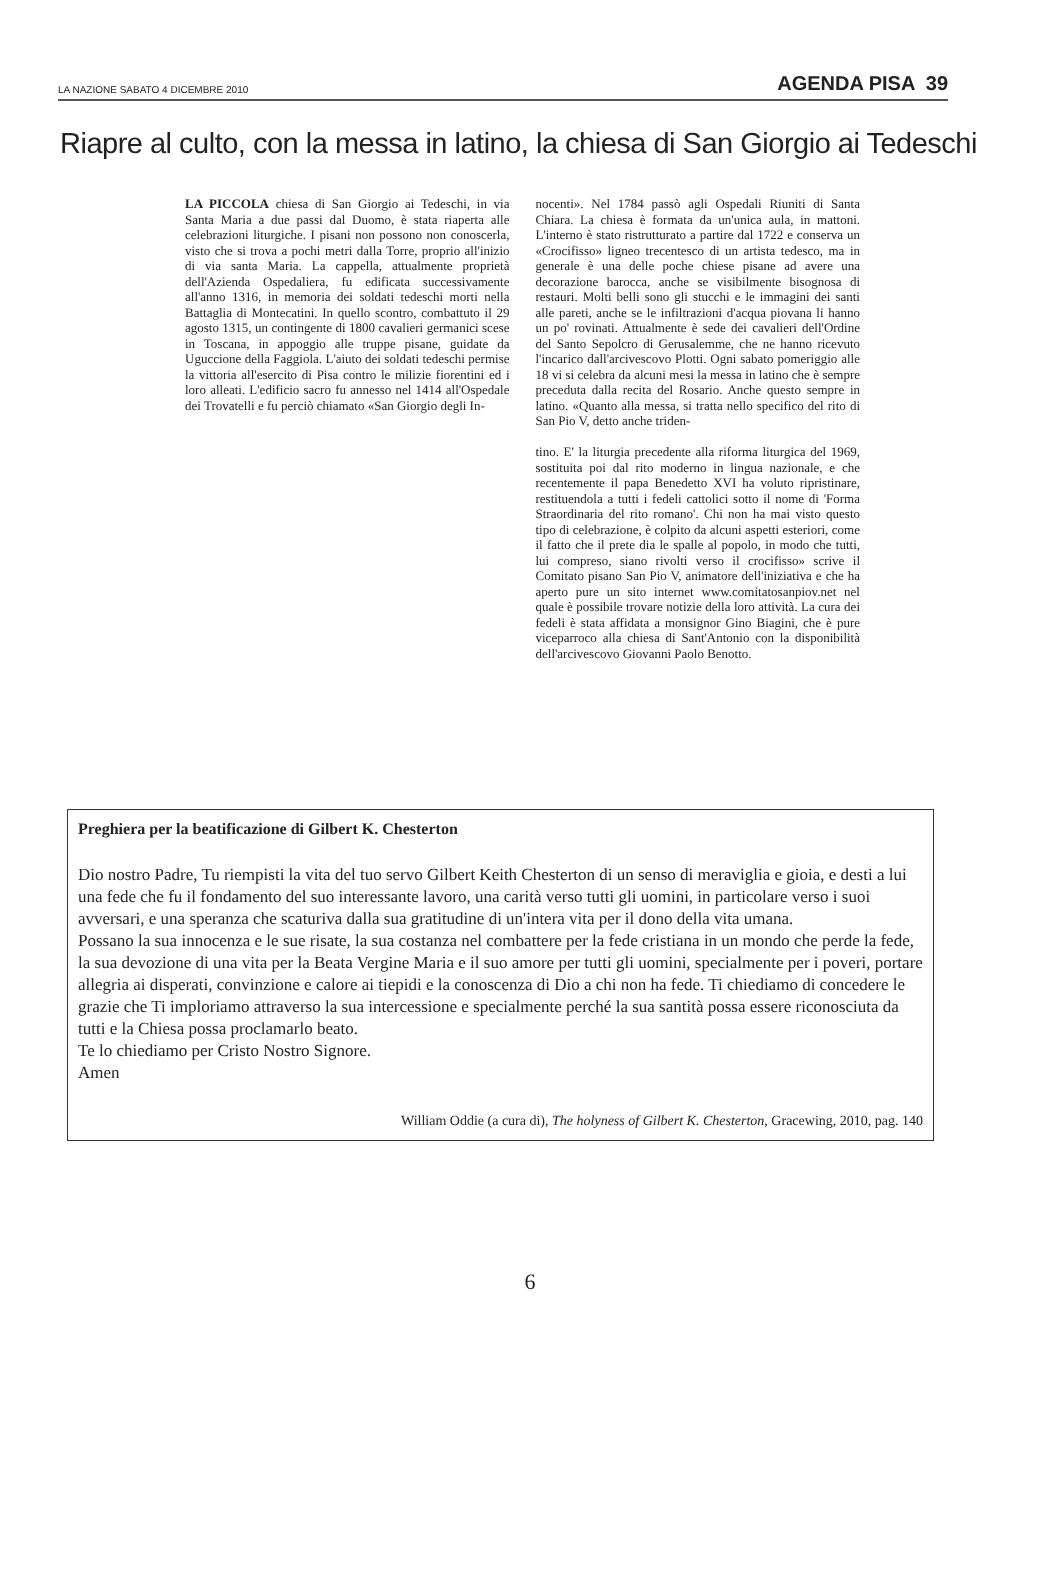LA NAZIONE SABATO 4 DICEMBRE 2010 AGENDA PISA 39
Riapre al culto, con la messa in latino, la chiesa di San Giorgio ai Tedeschi
LA PICCOLA chiesa di San Giorgio ai Tedeschi, in via Santa Maria a due passi dal Duomo, è stata riaperta alle celebrazioni liturgiche. I pisani non possono non conoscerla, visto che si trova a pochi metri dalla Torre, proprio all'inizio di via santa Maria. La cappella, attualmente proprietà dell'Azienda Ospedaliera, fu edificata successivamente all'anno 1316, in memoria dei soldati tedeschi morti nella Battaglia di Montecatini. In quello scontro, combattuto il 29 agosto 1315, un contingente di 1800 cavalieri germanici scese in Toscana, in appoggio alle truppe pisane, guidate da Uguccione della Faggiola. L'aiuto dei soldati tedeschi permise la vittoria all'esercito di Pisa contro le milizie fiorentini ed i loro alleati. L'edificio sacro fu annesso nel 1414 all'Ospedale dei Trovatelli e fu perciò chiamato «San Giorgio degli In-
nocenti». Nel 1784 passò agli Ospedali Riuniti di Santa Chiara. La chiesa è formata da un'unica aula, in mattoni. L'interno è stato ristrutturato a partire dal 1722 e conserva un «Crocifisso» ligneo trecentesco di un artista tedesco, ma in generale è una delle poche chiese pisane ad avere una decorazione barocca, anche se visibilmente bisognosa di restauri. Molti belli sono gli stucchi e le immagini dei santi alle pareti, anche se le infiltrazioni d'acqua piovana li hanno un po' rovinati. Attualmente è sede dei cavalieri dell'Ordine del Santo Sepolcro di Gerusalemme, che ne hanno ricevuto l'incarico dall'arcivescovo Plotti. Ogni sabato pomeriggio alle 18 vi si celebra da alcuni mesi la messa in latino che è sempre preceduta dalla recita del Rosario. Anche questo sempre in latino. «Quanto alla messa, si tratta nello specifico del rito di San Pio V, detto anche triden-
tino. E' la liturgia precedente alla riforma liturgica del 1969, sostituita poi dal rito moderno in lingua nazionale, e che recentemente il papa Benedetto XVI ha voluto ripristinare, restituendola a tutti i fedeli cattolici sotto il nome di 'Forma Straordinaria del rito romano'. Chi non ha mai visto questo tipo di celebrazione, è colpito da alcuni aspetti esteriori, come il fatto che il prete dia le spalle al popolo, in modo che tutti, lui compreso, siano rivolti verso il crocifisso» scrive il Comitato pisano San Pio V, animatore dell'iniziativa e che ha aperto pure un sito internet www.comitatosanpiov.net nel quale è possibile trovare notizie della loro attività. La cura dei fedeli è stata affidata a monsignor Gino Biagini, che è pure viceparroco alla chiesa di Sant'Antonio con la disponibilità dell'arcivescovo Giovanni Paolo Benotto.
Preghiera per la beatificazione di Gilbert K. Chesterton
Dio nostro Padre, Tu riempisti la vita del tuo servo Gilbert Keith Chesterton di un senso di meraviglia e gioia, e desti a lui una fede che fu il fondamento del suo interessante lavoro, una carità verso tutti gli uomini, in particolare verso i suoi avversari, e una speranza che scaturiva dalla sua gratitudine di un'intera vita per il dono della vita umana.
Possano la sua innocenza e le sue risate, la sua costanza nel combattere per la fede cristiana in un mondo che perde la fede, la sua devozione di una vita per la Beata Vergine Maria e il suo amore per tutti gli uomini, specialmente per i poveri, portare allegria ai disperati, convinzione e calore ai tiepidi e la conoscenza di Dio a chi non ha fede. Ti chiediamo di concedere le grazie che Ti imploriamo attraverso la sua intercessione e specialmente perché la sua santità possa essere riconosciuta da tutti e la Chiesa possa proclamarlo beato.
Te lo chiediamo per Cristo Nostro Signore.
Amen
William Oddie (a cura di), The holyness of Gilbert K. Chesterton, Gracewing, 2010, pag. 140
6